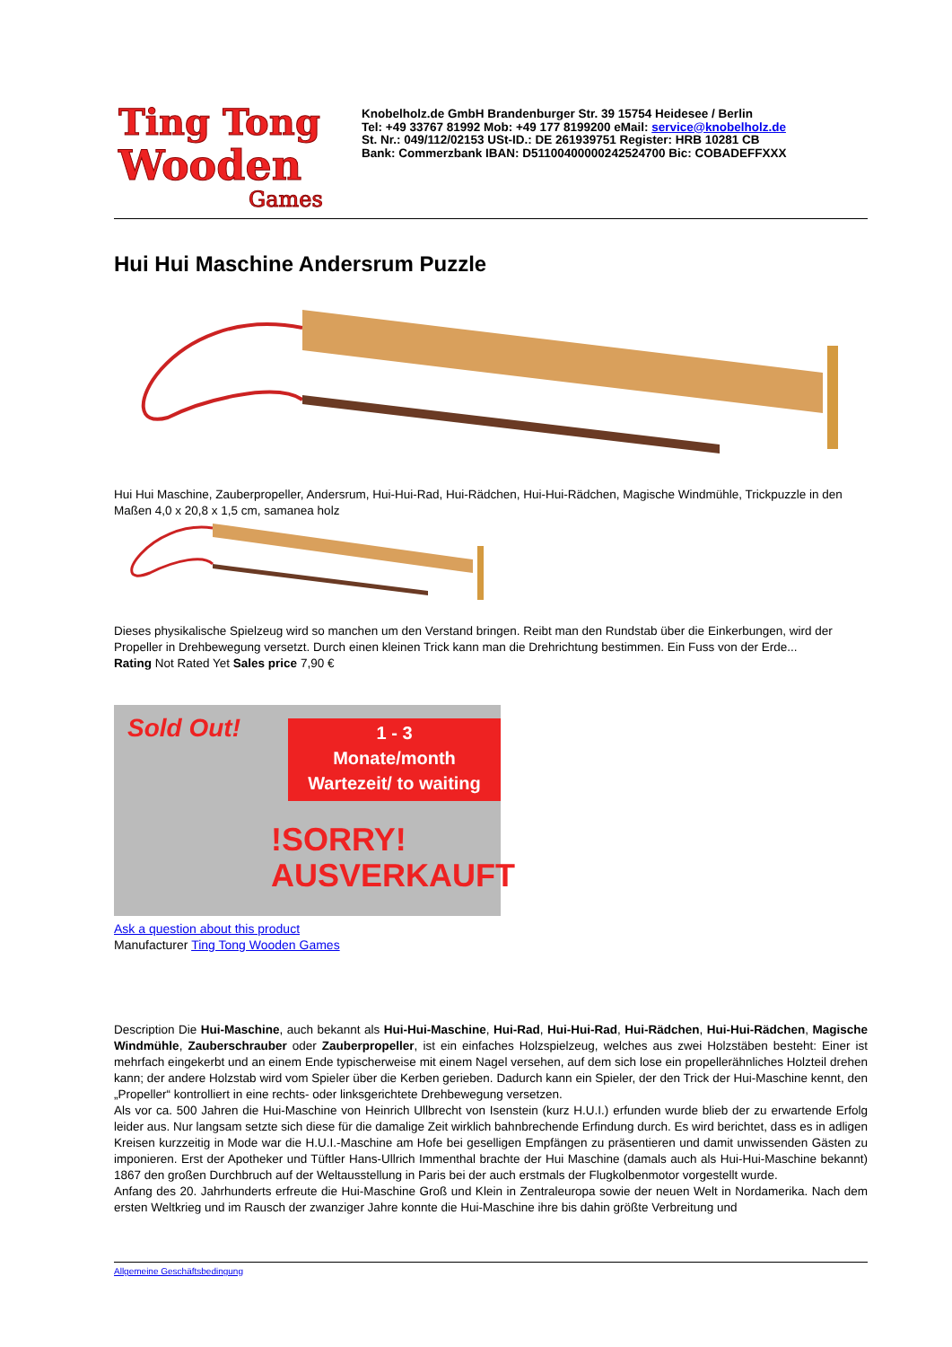Ting Tong
Wooden
Games
Knobelholz.de GmbH Brandenburger Str. 39 15754 Heidesee / Berlin
Tel: +49 33767 81992 Mob: +49 177 8199200 eMail: service@knobelholz.de
St. Nr.: 049/112/02153 USt-ID.: DE 261939751 Register: HRB 10281 CB
Bank: Commerzbank IBAN: D51100400000242524700 Bic: COBADEFFXXX
Hui Hui Maschine Andersrum Puzzle
Hui Hui Maschine, Zauberpropeller, Andersrum, Hui-Hui-Rad, Hui-Rädchen, Hui-Hui-Rädchen, Magische Windmühle, Trickpuzzle in den Maßen 4,0 x 20,8 x 1,5 cm, samanea holz
Dieses physikalische Spielzeug wird so manchen um den Verstand bringen. Reibt man den Rundstab über die Einkerbungen, wird der Propeller in Drehbewegung versetzt. Durch einen kleinen Trick kann man die Drehrichtung bestimmen. Ein Fuss von der Erde...
Rating Not Rated Yet Sales price 7,90 €
1 - 3
Monate/month
Wartezeit/ to waiting
Sold Out!
!SORRY!
AUSVERKAUFT
Ask a question about this product
Manufacturer Ting Tong Wooden Games
Description Die Hui-Maschine, auch bekannt als Hui-Hui-Maschine, Hui-Rad, Hui-Hui-Rad, Hui-Rädchen, Hui-Hui-Rädchen, Magische Windmühle, Zauberschrauber oder Zauberpropeller, ist ein einfaches Holzspielzeug, welches aus zwei Holzstäben besteht: Einer ist mehrfach eingekerbt und an einem Ende typischerweise mit einem Nagel versehen, auf dem sich lose ein propellerähnliches Holzteil drehen kann; der andere Holzstab wird vom Spieler über die Kerben gerieben. Dadurch kann ein Spieler, der den Trick der Hui-Maschine kennt, den „Propeller“ kontrolliert in eine rechts- oder linksgerichtete Drehbewegung versetzen.
Als vor ca. 500 Jahren die Hui-Maschine von Heinrich Ullbrecht von Isenstein (kurz H.U.I.) erfunden wurde blieb der zu erwartende Erfolg leider aus. Nur langsam setzte sich diese für die damalige Zeit wirklich bahnbrechende Erfindung durch. Es wird berichtet, dass es in adligen Kreisen kurzzeitig in Mode war die H.U.I.-Maschine am Hofe bei geselligen Empfängen zu präsentieren und damit unwissenden Gästen zu imponieren. Erst der Apotheker und Tüftler Hans-Ullrich Immenthal brachte der Hui Maschine (damals auch als Hui-Hui-Maschine bekannt) 1867 den großen Durchbruch auf der Weltausstellung in Paris bei der auch erstmals der Flugkolbenmotor vorgestellt wurde.
Anfang des 20. Jahrhunderts erfreute die Hui-Maschine Groß und Klein in Zentraleuropa sowie der neuen Welt in Nordamerika. Nach dem ersten Weltkrieg und im Rausch der zwanziger Jahre konnte die Hui-Maschine ihre bis dahin größte Verbreitung und
Allgemeine Geschäftsbedingung